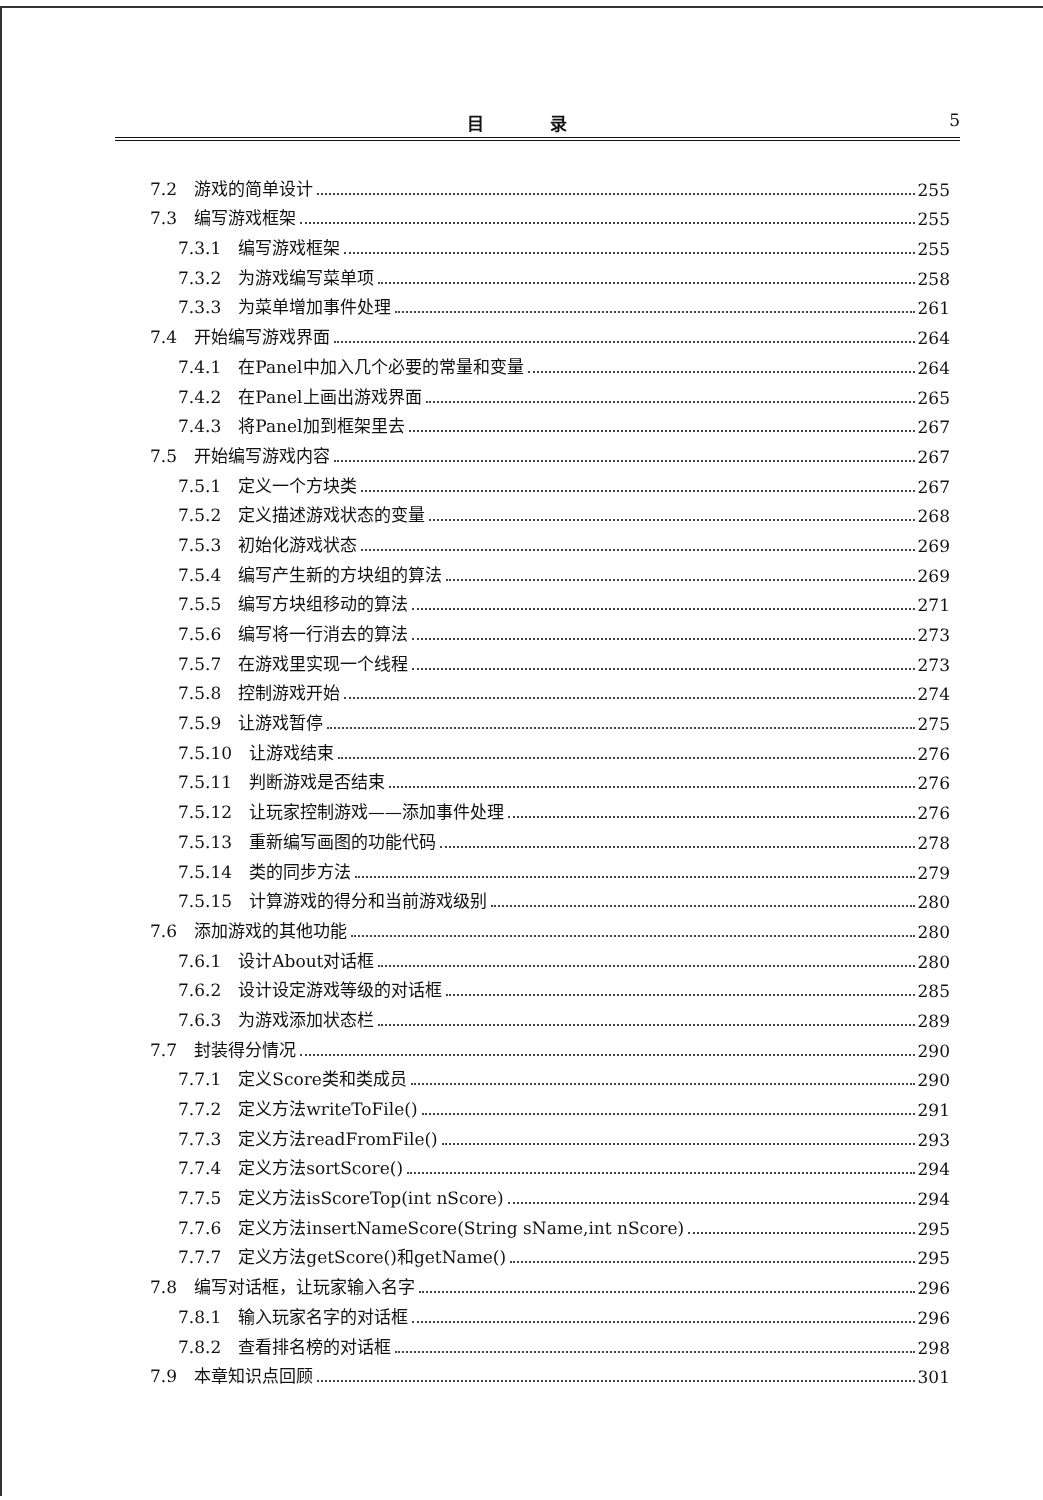目 录 5
7.2　游戏的简单设计 255
7.3　编写游戏框架 255
7.3.1　编写游戏框架 255
7.3.2　为游戏编写菜单项 258
7.3.3　为菜单增加事件处理 261
7.4　开始编写游戏界面 264
7.4.1　在Panel中加入几个必要的常量和变量 264
7.4.2　在Panel上画出游戏界面 265
7.4.3　将Panel加到框架里去 267
7.5　开始编写游戏内容 267
7.5.1　定义一个方块类 267
7.5.2　定义描述游戏状态的变量 268
7.5.3　初始化游戏状态 269
7.5.4　编写产生新的方块组的算法 269
7.5.5　编写方块组移动的算法 271
7.5.6　编写将一行消去的算法 273
7.5.7　在游戏里实现一个线程 273
7.5.8　控制游戏开始 274
7.5.9　让游戏暂停 275
7.5.10　让游戏结束 276
7.5.11　判断游戏是否结束 276
7.5.12　让玩家控制游戏——添加事件处理 276
7.5.13　重新编写画图的功能代码 278
7.5.14　类的同步方法 279
7.5.15　计算游戏的得分和当前游戏级别 280
7.6　添加游戏的其他功能 280
7.6.1　设计About对话框 280
7.6.2　设计设定游戏等级的对话框 285
7.6.3　为游戏添加状态栏 289
7.7　封装得分情况 290
7.7.1　定义Score类和类成员 290
7.7.2　定义方法writeToFile() 291
7.7.3　定义方法readFromFile() 293
7.7.4　定义方法sortScore() 294
7.7.5　定义方法isScoreTop(int nScore) 294
7.7.6　定义方法insertNameScore(String sName,int nScore) 295
7.7.7　定义方法getScore()和getName() 295
7.8　编写对话框，让玩家输入名字 296
7.8.1　输入玩家名字的对话框 296
7.8.2　查看排名榜的对话框 298
7.9　本章知识点回顾 301